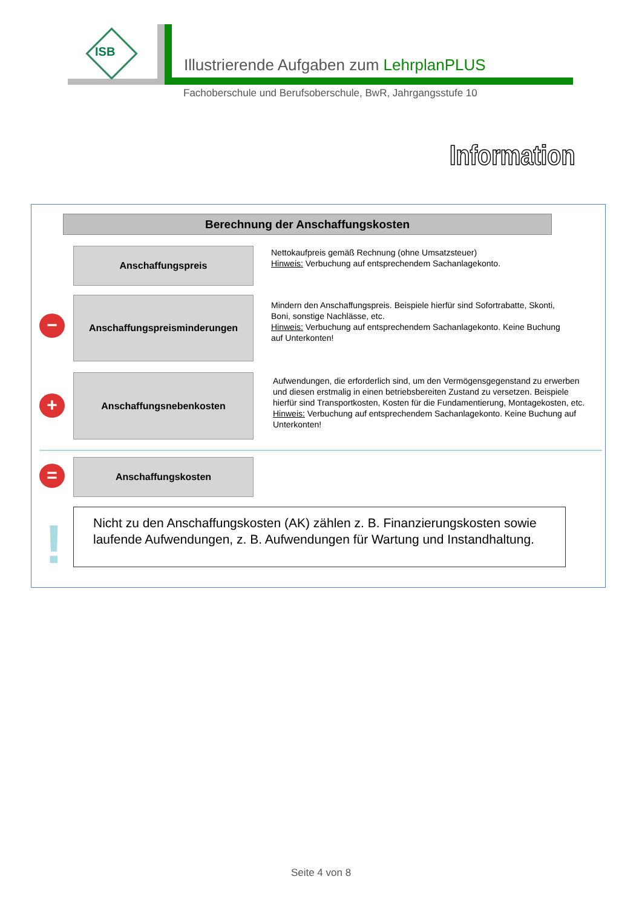ISB
Illustrierende Aufgaben zum LehrplanPLUS
Fachoberschule und Berufsoberschule, BwR, Jahrgangsstufe 10
Information
Berechnung der Anschaffungskosten
Anschaffungspreis
Nettokaufpreis gemäß Rechnung (ohne Umsatzsteuer)
Hinweis: Verbuchung auf entsprechendem Sachanlagekonto.
−
Anschaffungspreisminderungen
Mindern den Anschaffungspreis. Beispiele hierfür sind Sofortrabatte, Skonti, Boni, sonstige Nachlässe, etc.
Hinweis: Verbuchung auf entsprechendem Sachanlagekonto. Keine Buchung auf Unterkonten!
+
Anschaffungsnebenkosten
Aufwendungen, die erforderlich sind, um den Vermögensgegenstand zu erwerben und diesen erstmalig in einen betriebsbereiten Zustand zu versetzen. Beispiele hierfür sind Transportkosten, Kosten für die Fundamentierung, Montagekosten, etc.
Hinweis: Verbuchung auf entsprechendem Sachanlagekonto. Keine Buchung auf Unterkonten!
=
Anschaffungskosten
!
Nicht zu den Anschaffungskosten (AK) zählen z. B. Finanzierungskosten sowie laufende Aufwendungen, z. B. Aufwendungen für Wartung und Instandhaltung.
Seite 4 von 8